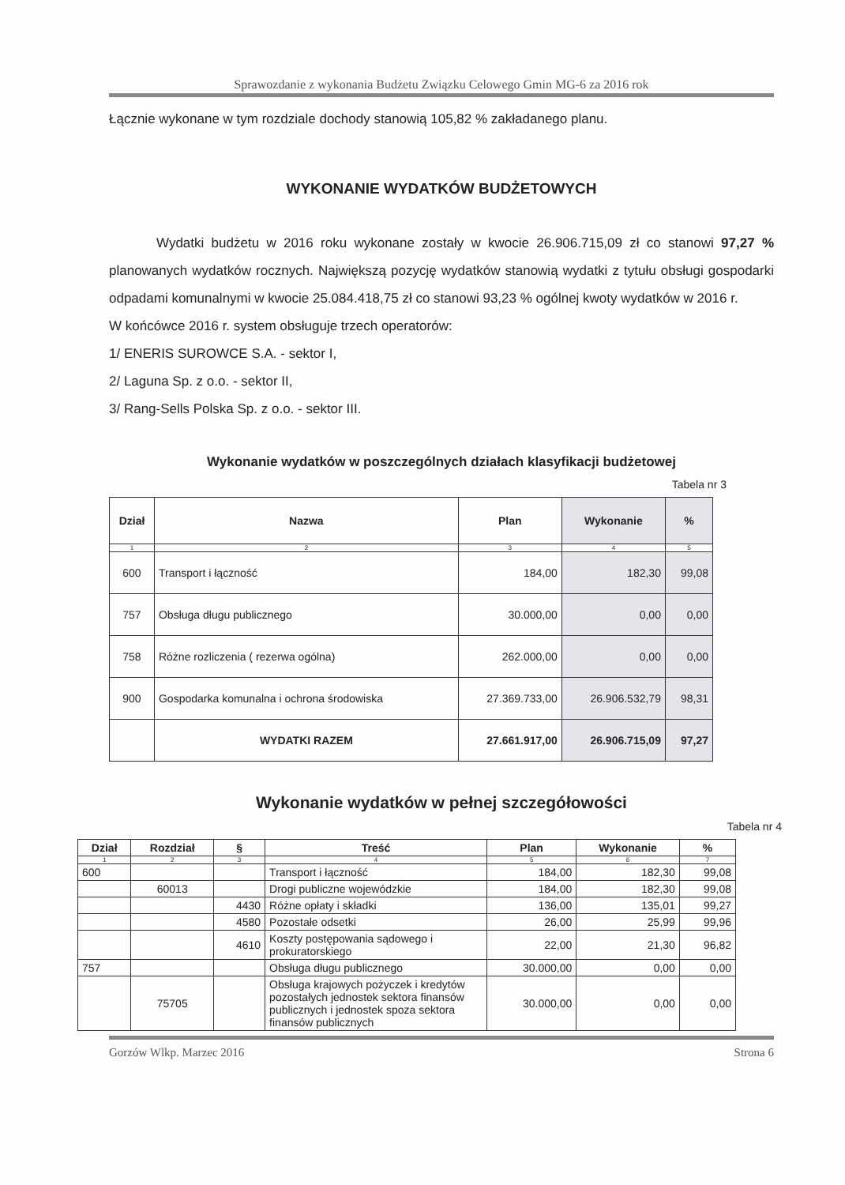Sprawozdanie z wykonania Budżetu Związku Celowego Gmin MG-6 za 2016 rok
Łącznie wykonane w tym rozdziale dochody stanowią 105,82 % zakładanego planu.
WYKONANIE WYDATKÓW BUDŻETOWYCH
Wydatki budżetu w 2016 roku wykonane zostały w kwocie 26.906.715,09 zł co stanowi 97,27 % planowanych wydatków rocznych. Największą pozycję wydatków stanowią wydatki z tytułu obsługi gospodarki odpadami komunalnymi w kwocie 25.084.418,75 zł co stanowi 93,23 % ogólnej kwoty wydatków w 2016 r.
W końcówce 2016 r. system obsługuje trzech operatorów:
1/ ENERIS SUROWCE S.A. - sektor I,
2/ Laguna Sp. z o.o. - sektor II,
3/ Rang-Sells Polska Sp. z o.o. - sektor III.
Wykonanie wydatków w poszczególnych działach klasyfikacji budżetowej
Tabela nr 3
| Dział | Nazwa | Plan | Wykonanie | % |
| --- | --- | --- | --- | --- |
| 1 | 2 | 3 | 4 | 5 |
| 600 | Transport i łączność | 184,00 | 182,30 | 99,08 |
| 757 | Obsługa długu publicznego | 30.000,00 | 0,00 | 0,00 |
| 758 | Różne rozliczenia ( rezerwa ogólna) | 262.000,00 | 0,00 | 0,00 |
| 900 | Gospodarka komunalna i ochrona środowiska | 27.369.733,00 | 26.906.532,79 | 98,31 |
| | WYDATKI RAZEM | 27.661.917,00 | 26.906.715,09 | 97,27 |
Wykonanie wydatków w pełnej szczegółowości
Tabela nr 4
| Dział | Rozdział | § | Treść | Plan | Wykonanie | % |
| --- | --- | --- | --- | --- | --- | --- |
| 1 | 2 | 3 | 4 | 5 | 6 | 7 |
| 600 | | | Transport i łączność | 184,00 | 182,30 | 99,08 |
| | 60013 | | Drogi publiczne wojewódzkie | 184,00 | 182,30 | 99,08 |
| | | 4430 | Różne opłaty i składki | 136,00 | 135,01 | 99,27 |
| | | 4580 | Pozostałe odsetki | 26,00 | 25,99 | 99,96 |
| | | 4610 | Koszty postępowania sądowego i prokuratorskiego | 22,00 | 21,30 | 96,82 |
| 757 | | | Obsługa długu publicznego | 30.000,00 | 0,00 | 0,00 |
| | 75705 | | Obsługa krajowych pożyczek i kredytów pozostałych jednostek sektora finansów publicznych i jednostek spoza sektora finansów publicznych | 30.000,00 | 0,00 | 0,00 |
Gorzów Wlkp. Marzec 2016 Strona 6